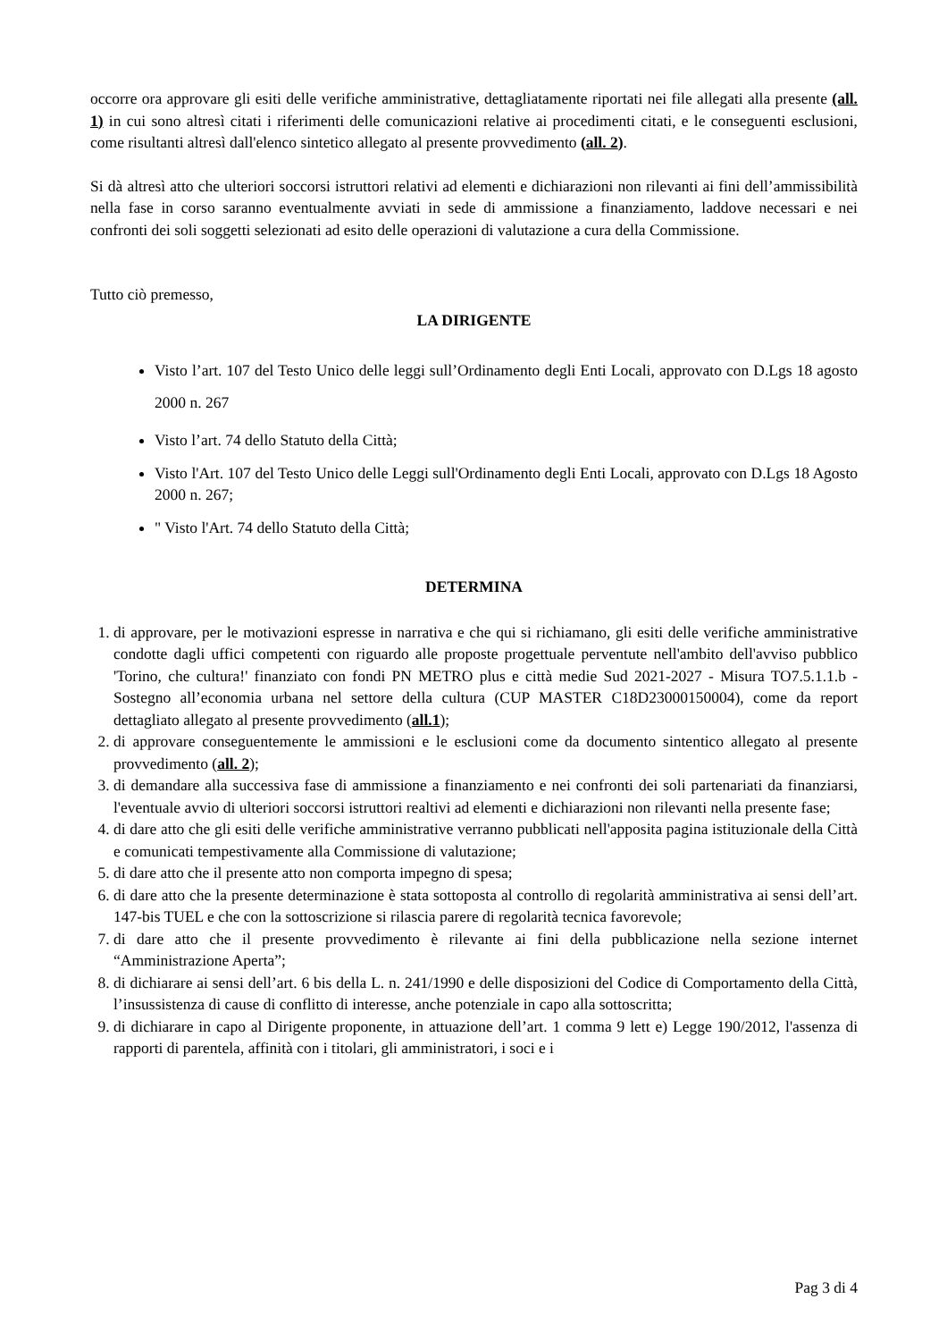occorre ora approvare gli esiti delle verifiche amministrative, dettagliatamente riportati nei file allegati alla presente (all. 1) in cui sono altresì citati i riferimenti delle comunicazioni relative ai procedimenti citati, e le conseguenti esclusioni, come risultanti altresì dall'elenco sintetico allegato al presente provvedimento (all. 2).
Si dà altresì atto che ulteriori soccorsi istruttori relativi ad elementi e dichiarazioni non rilevanti ai fini dell’ammissibilità nella fase in corso saranno eventualmente avviati in sede di ammissione a finanziamento, laddove necessari e nei confronti dei soli soggetti selezionati ad esito delle operazioni di valutazione a cura della Commissione.
Tutto ciò premesso,
LA DIRIGENTE
Visto l’art. 107 del Testo Unico delle leggi sull’Ordinamento degli Enti Locali, approvato con D.Lgs 18 agosto 2000 n. 267
Visto l’art. 74 dello Statuto della Città;
Visto l'Art. 107 del Testo Unico delle Leggi sull'Ordinamento degli Enti Locali, approvato con D.Lgs 18 Agosto 2000 n. 267;
" Visto l'Art. 74 dello Statuto della Città;
DETERMINA
1. di approvare, per le motivazioni espresse in narrativa e che qui si richiamano, gli esiti delle verifiche amministrative condotte dagli uffici competenti con riguardo alle proposte progettuale perventute nell'ambito dell'avviso pubblico 'Torino, che cultura!' finanziato con fondi PN METRO plus e città medie Sud 2021-2027 - Misura TO7.5.1.1.b - Sostegno all’economia urbana nel settore della cultura (CUP MASTER C18D23000150004), come da report dettagliato allegato al presente provvedimento (all.1);
2. di approvare conseguentemente le ammissioni e le esclusioni come da documento sintentico allegato al presente provvedimento (all. 2);
3. di demandare alla successiva fase di ammissione a finanziamento e nei confronti dei soli partenariati da finanziarsi, l'eventuale avvio di ulteriori soccorsi istruttori realtivi ad elementi e dichiarazioni non rilevanti nella presente fase;
4. di dare atto che gli esiti delle verifiche amministrative verranno pubblicati nell'apposita pagina istituzionale della Città e comunicati tempestivamente alla Commissione di valutazione;
5. di dare atto che il presente atto non comporta impegno di spesa;
6. di dare atto che la presente determinazione è stata sottoposta al controllo di regolarità amministrativa ai sensi dell’art. 147-bis TUEL e che con la sottoscrizione si rilascia parere di regolarità tecnica favorevole;
7. di dare atto che il presente provvedimento è rilevante ai fini della pubblicazione nella sezione internet “Amministrazione Aperta”;
8. di dichiarare ai sensi dell’art. 6 bis della L. n. 241/1990 e delle disposizioni del Codice di Comportamento della Città, l’insussistenza di cause di conflitto di interesse, anche potenziale in capo alla sottoscritta;
9. di dichiarare in capo al Dirigente proponente, in attuazione dell’art. 1 comma 9 lett e) Legge 190/2012, l'assenza di rapporti di parentela, affinità con i titolari, gli amministratori, i soci e i
Pag 3 di 4